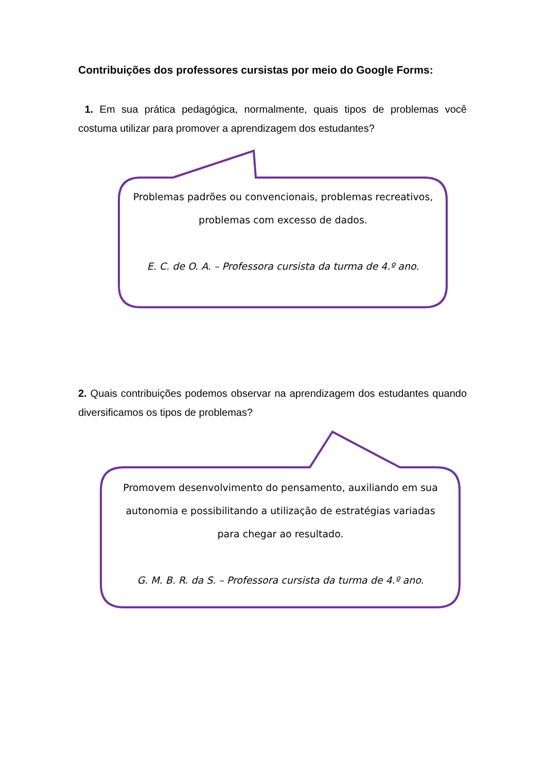Contribuições dos professores cursistas por meio do Google Forms:
1. Em sua prática pedagógica, normalmente, quais tipos de problemas você costuma utilizar para promover a aprendizagem dos estudantes?
Problemas padrões ou convencionais, problemas recreativos, problemas com excesso de dados.
E. C. de O. A. – Professora cursista da turma de 4.º ano.
2. Quais contribuições podemos observar na aprendizagem dos estudantes quando diversificamos os tipos de problemas?
Promovem desenvolvimento do pensamento, auxiliando em sua autonomia e possibilitando a utilização de estratégias variadas para chegar ao resultado.
G. M. B. R. da S. – Professora cursista da turma de 4.º ano.